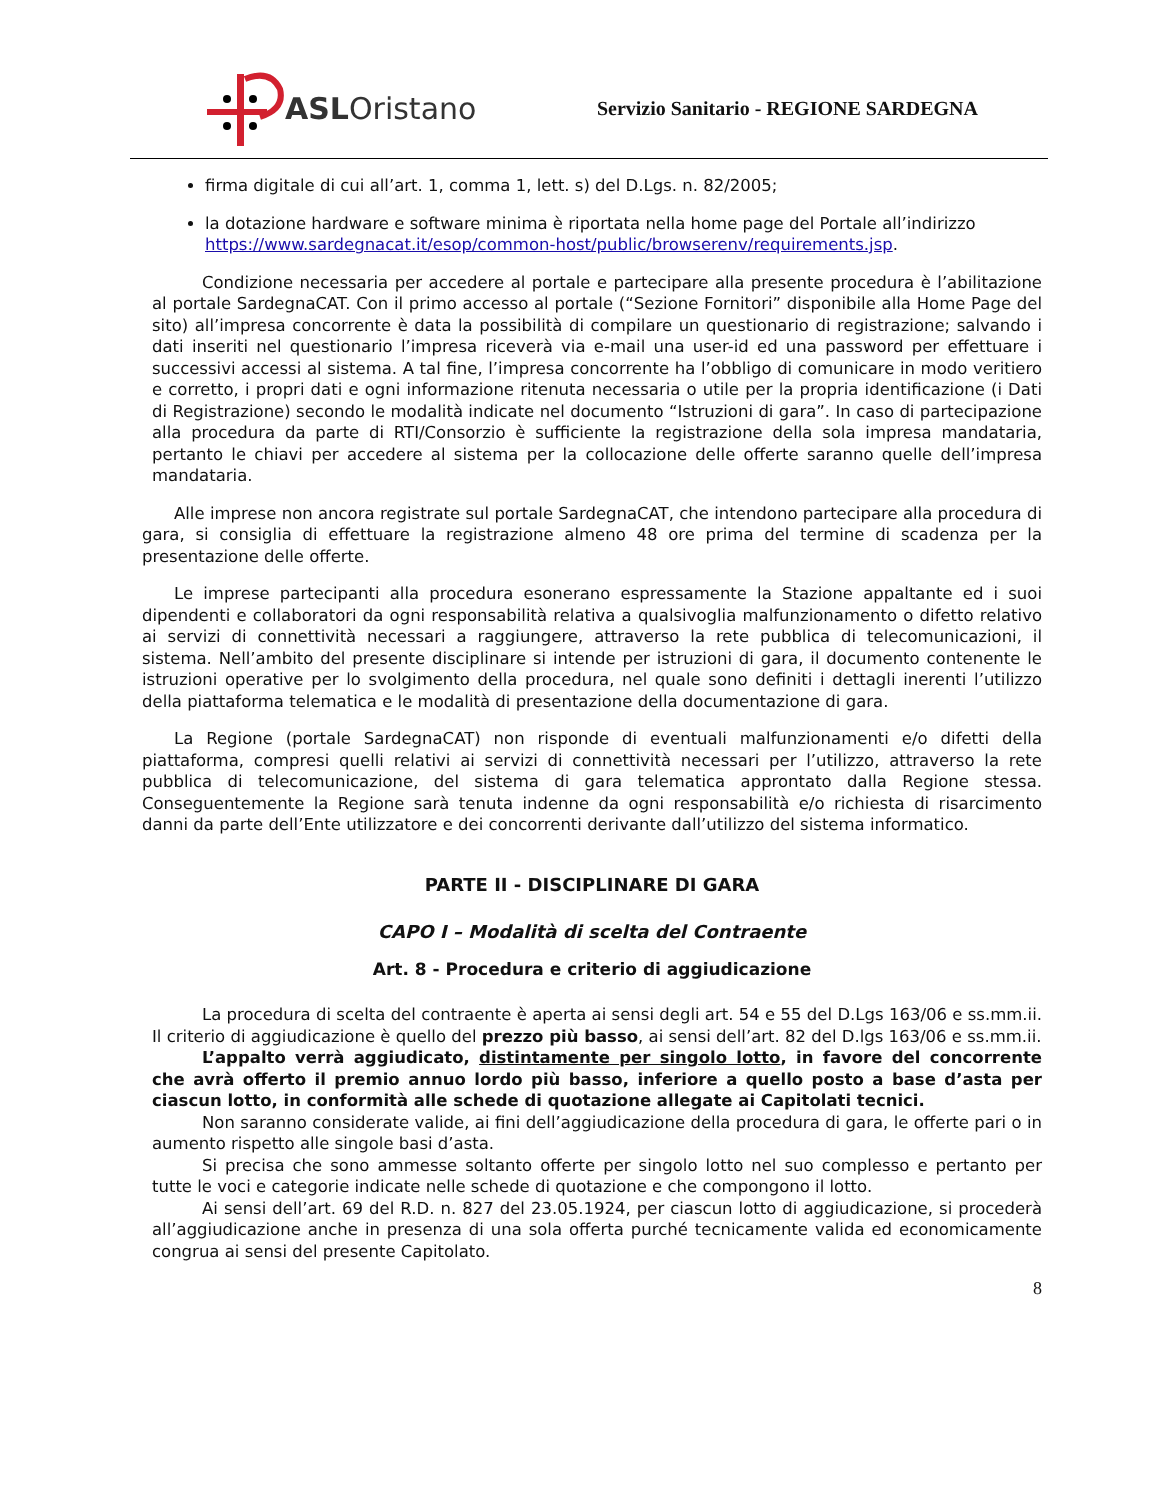ASL Oristano
Servizio Sanitario - REGIONE SARDEGNA
firma digitale di cui all’art. 1, comma 1, lett. s) del D.Lgs. n. 82/2005;
la dotazione hardware e software minima è riportata nella home page del Portale all’indirizzo https://www.sardegnacat.it/esop/common-host/public/browserenv/requirements.jsp.
Condizione necessaria per accedere al portale e partecipare alla presente procedura è l’abilitazione al portale SardegnaCAT. Con il primo accesso al portale (“Sezione Fornitori” disponibile alla Home Page del sito) all’impresa concorrente è data la possibilità di compilare un questionario di registrazione; salvando i dati inseriti nel questionario l’impresa riceverà via e-mail una user-id ed una password per effettuare i successivi accessi al sistema. A tal fine, l’impresa concorrente ha l’obbligo di comunicare in modo veritiero e corretto, i propri dati e ogni informazione ritenuta necessaria o utile per la propria identificazione (i Dati di Registrazione) secondo le modalità indicate nel documento “Istruzioni di gara”. In caso di partecipazione alla procedura da parte di RTI/Consorzio è sufficiente la registrazione della sola impresa mandataria, pertanto le chiavi per accedere al sistema per la collocazione delle offerte saranno quelle dell’impresa mandataria.
Alle imprese non ancora registrate sul portale SardegnaCAT, che intendono partecipare alla procedura di gara, si consiglia di effettuare la registrazione almeno 48 ore prima del termine di scadenza per la presentazione delle offerte.
Le imprese partecipanti alla procedura esonerano espressamente la Stazione appaltante ed i suoi dipendenti e collaboratori da ogni responsabilità relativa a qualsivoglia malfunzionamento o difetto relativo ai servizi di connettività necessari a raggiungere, attraverso la rete pubblica di telecomunicazioni, il sistema. Nell’ambito del presente disciplinare si intende per istruzioni di gara, il documento contenente le istruzioni operative per lo svolgimento della procedura, nel quale sono definiti i dettagli inerenti l’utilizzo della piattaforma telematica e le modalità di presentazione della documentazione di gara.
La Regione (portale SardegnaCAT) non risponde di eventuali malfunzionamenti e/o difetti della piattaforma, compresi quelli relativi ai servizi di connettività necessari per l’utilizzo, attraverso la rete pubblica di telecomunicazione, del sistema di gara telematica approntato dalla Regione stessa. Conseguentemente la Regione sarà tenuta indenne da ogni responsabilità e/o richiesta di risarcimento danni da parte dell’Ente utilizzatore e dei concorrenti derivante dall’utilizzo del sistema informatico.
PARTE II - DISCIPLINARE DI GARA
CAPO I – Modalità di scelta del Contraente
Art. 8 - Procedura e criterio di aggiudicazione
La procedura di scelta del contraente è aperta ai sensi degli art. 54 e 55 del D.Lgs 163/06 e ss.mm.ii. Il criterio di aggiudicazione è quello del prezzo più basso, ai sensi dell’art. 82 del D.lgs 163/06 e ss.mm.ii.
L’appalto verrà aggiudicato, distintamente per singolo lotto, in favore del concorrente che avrà offerto il premio annuo lordo più basso, inferiore a quello posto a base d’asta per ciascun lotto, in conformità alle schede di quotazione allegate ai Capitolati tecnici.
Non saranno considerate valide, ai fini dell’aggiudicazione della procedura di gara, le offerte pari o in aumento rispetto alle singole basi d’asta.
Si precisa che sono ammesse soltanto offerte per singolo lotto nel suo complesso e pertanto per tutte le voci e categorie indicate nelle schede di quotazione e che compongono il lotto.
Ai sensi dell’art. 69 del R.D. n. 827 del 23.05.1924, per ciascun lotto di aggiudicazione, si procederà all’aggiudicazione anche in presenza di una sola offerta purché tecnicamente valida ed economicamente congrua ai sensi del presente Capitolato.
8